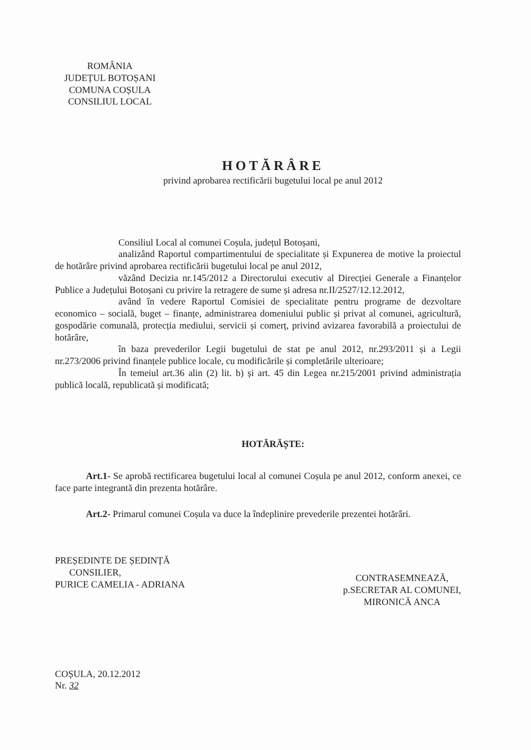ROMÂNIA
JUDEȚUL BOTOȘANI
COMUNA COȘULA
CONSILIUL LOCAL
HOTĂRÂRE
privind aprobarea rectificării bugetului local pe anul 2012
Consiliul Local al comunei Coșula, județul Botoșani,
analizând Raportul compartimentului de specialitate și Expunerea de motive la proiectul de hotărâre privind aprobarea rectificării bugetului local pe anul 2012,
văzând Decizia nr.145/2012 a Directorului executiv al Direcției Generale a Finanțelor Publice a Județului Botoșani cu privire la retragere de sume și adresa nr.II/2527/12.12.2012,
având în vedere Raportul Comisiei de specialitate pentru programe de dezvoltare economico – socială, buget – finanțe, administrarea domeniului public și privat al comunei, agricultură, gospodărie comunală, protecția mediului, servicii și comerț, privind avizarea favorabilă a proiectului de hotărâre,
în baza prevederilor Legii bugetului de stat pe anul 2012, nr.293/2011 și a Legii nr.273/2006 privind finanțele publice locale, cu modificările și completările ulterioare;
În temeiul art.36 alin (2) lit. b) și art. 45 din Legea nr.215/2001 privind administrația publică locală, republicată și modificată;
HOTĂRĂȘTE:
Art.1- Se aprobă rectificarea bugetului local al comunei Coșula pe anul 2012, conform anexei, ce face parte integrantă din prezenta hotărâre.
Art.2- Primarul comunei Coșula va duce la îndeplinire prevederile prezentei hotărâri.
PREȘEDINTE DE ȘEDINȚĂ
CONSILIER,
PURICE CAMELIA - ADRIANA
CONTRASEMNEAZĂ,
p.SECRETAR AL COMUNEI,
MIRONICĂ ANCA
COȘULA, 20.12.2012
Nr. 32